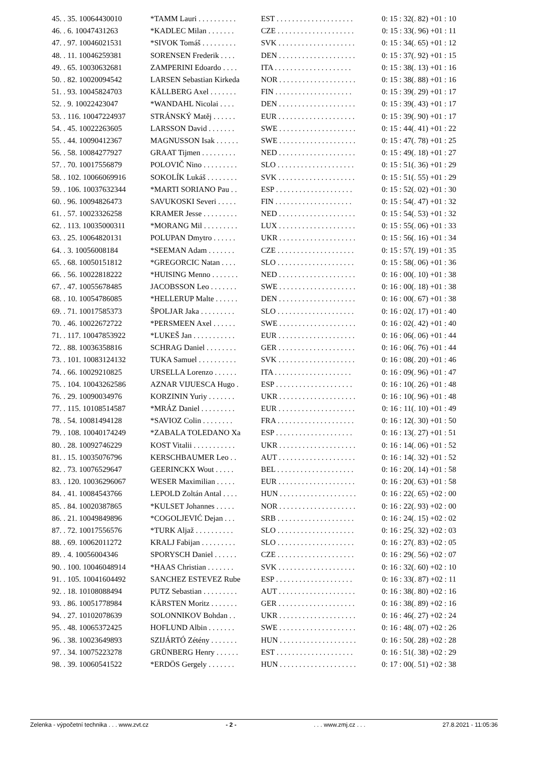| 45. . 35. 10064430010 | *TAMM Lauri . . . . . . . . . . | EST . . . . . . . . . . . . . . . . . . . . | 0: 15 : 32(. 82) +01 : 10 |
| 46. . 6. 10047431263 | *KADLEC Milan . . . . . . . | CZE . . . . . . . . . . . . . . . . . . . . | 0: 15 : 33(. 96) +01 : 11 |
| 47. . 97. 10046021531 | *SIVOK Tomáš . . . . . . . . . | SVK . . . . . . . . . . . . . . . . . . . . | 0: 15 : 34(. 65) +01 : 12 |
| 48. . 11. 10046259381 | SORENSEN Frederik . . . . | DEN . . . . . . . . . . . . . . . . . . . . | 0: 15 : 37(. 92) +01 : 15 |
| 49. . 65. 10030632681 | ZAMPERINI Edoardo . . . . | ITA . . . . . . . . . . . . . . . . . . . . | 0: 15 : 38(. 13) +01 : 16 |
| 50. . 82. 10020094542 | LARSEN Sebastian Kirkeda | NOR . . . . . . . . . . . . . . . . . . . . | 0: 15 : 38(. 88) +01 : 16 |
| 51. . 93. 10045824703 | KÄLLBERG Axel . . . . . . . | FIN . . . . . . . . . . . . . . . . . . . . | 0: 15 : 39(. 29) +01 : 17 |
| 52. . 9. 10022423047 | *WANDAHL Nicolai . . . . | DEN . . . . . . . . . . . . . . . . . . . . | 0: 15 : 39(. 43) +01 : 17 |
| 53. . 116. 10047224937 | STRÁNSKÝ Matěj . . . . . . | EUR . . . . . . . . . . . . . . . . . . . . | 0: 15 : 39(. 90) +01 : 17 |
| 54. . 45. 10022263605 | LARSSON David . . . . . . . | SWE . . . . . . . . . . . . . . . . . . . . | 0: 15 : 44(. 41) +01 : 22 |
| 55. . 44. 10090412367 | MAGNUSSON Isak . . . . . . | SWE . . . . . . . . . . . . . . . . . . . . | 0: 15 : 47(. 78) +01 : 25 |
| 56. . 58. 10084277927 | GRAAT Tijmen . . . . . . . . . | NED . . . . . . . . . . . . . . . . . . . . | 0: 15 : 49(. 18) +01 : 27 |
| 57. . 70. 10017556879 | POLOVIČ Nino . . . . . . . . . | SLO . . . . . . . . . . . . . . . . . . . . | 0: 15 : 51(. 36) +01 : 29 |
| 58. . 102. 10066069916 | SOKOLÍK Lukáš . . . . . . . . | SVK . . . . . . . . . . . . . . . . . . . . | 0: 15 : 51(. 55) +01 : 29 |
| 59. . 106. 10037632344 | *MARTI SORIANO Pau . . | ESP . . . . . . . . . . . . . . . . . . . . | 0: 15 : 52(. 02) +01 : 30 |
| 60. . 96. 10094826473 | SAVUKOSKI Severi . . . . . | FIN . . . . . . . . . . . . . . . . . . . . | 0: 15 : 54(. 47) +01 : 32 |
| 61. . 57. 10023326258 | KRAMER Jesse . . . . . . . . . | NED . . . . . . . . . . . . . . . . . . . . | 0: 15 : 54(. 53) +01 : 32 |
| 62. . 113. 10035000311 | *MORANG Mil . . . . . . . . . | LUX . . . . . . . . . . . . . . . . . . . . | 0: 15 : 55(. 06) +01 : 33 |
| 63. . 25. 10064820131 | POLUPAN Dmytro . . . . . . | UKR . . . . . . . . . . . . . . . . . . . . | 0: 15 : 56(. 16) +01 : 34 |
| 64. . 3. 10056008184 | *SEEMAN Adam . . . . . . . | CZE . . . . . . . . . . . . . . . . . . . . | 0: 15 : 57(. 19) +01 : 35 |
| 65. . 68. 10050151812 | *GREGORCIC Natan . . . . | SLO . . . . . . . . . . . . . . . . . . . . | 0: 15 : 58(. 06) +01 : 36 |
| 66. . 56. 10022818222 | *HUISING Menno . . . . . . . | NED . . . . . . . . . . . . . . . . . . . . | 0: 16 : 00(. 10) +01 : 38 |
| 67. . 47. 10055678485 | JACOBSSON Leo . . . . . . . | SWE . . . . . . . . . . . . . . . . . . . . | 0: 16 : 00(. 18) +01 : 38 |
| 68. . 10. 10054786085 | *HELLERUP Malte . . . . . . | DEN . . . . . . . . . . . . . . . . . . . . | 0: 16 : 00(. 67) +01 : 38 |
| 69. . 71. 10017585373 | ŠPOLJAR Jaka . . . . . . . . . | SLO . . . . . . . . . . . . . . . . . . . . | 0: 16 : 02(. 17) +01 : 40 |
| 70. . 46. 10022672722 | *PERSMEEN Axel . . . . . . | SWE . . . . . . . . . . . . . . . . . . . . | 0: 16 : 02(. 42) +01 : 40 |
| 71. . 117. 10047853922 | *LUKEŠ Jan . . . . . . . . . . . | EUR . . . . . . . . . . . . . . . . . . . . | 0: 16 : 06(. 06) +01 : 44 |
| 72. . 88. 10036358816 | SCHRAG Daniel . . . . . . . . | GER . . . . . . . . . . . . . . . . . . . . | 0: 16 : 06(. 76) +01 : 44 |
| 73. . 101. 10083124132 | TUKA Samuel . . . . . . . . . . | SVK . . . . . . . . . . . . . . . . . . . . | 0: 16 : 08(. 20) +01 : 46 |
| 74. . 66. 10029210825 | URSELLA Lorenzo . . . . . . | ITA . . . . . . . . . . . . . . . . . . . . | 0: 16 : 09(. 96) +01 : 47 |
| 75. . 104. 10043262586 | AZNAR VIJUESCA Hugo . | ESP . . . . . . . . . . . . . . . . . . . . | 0: 16 : 10(. 26) +01 : 48 |
| 76. . 29. 10090034976 | KORZININ Yuriy . . . . . . . | UKR . . . . . . . . . . . . . . . . . . . . | 0: 16 : 10(. 96) +01 : 48 |
| 77. . 115. 10108514587 | *MRÁZ Daniel . . . . . . . . . | EUR . . . . . . . . . . . . . . . . . . . . | 0: 16 : 11(. 10) +01 : 49 |
| 78. . 54. 10081494128 | *SAVIOZ Colin . . . . . . . . | FRA . . . . . . . . . . . . . . . . . . . . | 0: 16 : 12(. 30) +01 : 50 |
| 79. . 108. 10040174249 | *ZABALA TOLEDANO Xa | ESP . . . . . . . . . . . . . . . . . . . . | 0: 16 : 13(. 27) +01 : 51 |
| 80. . 28. 10092746229 | KOST Vitalii . . . . . . . . . . . | UKR . . . . . . . . . . . . . . . . . . . . | 0: 16 : 14(. 06) +01 : 52 |
| 81. . 15. 10035076796 | KERSCHBAUMER Leo . . | AUT . . . . . . . . . . . . . . . . . . . . | 0: 16 : 14(. 32) +01 : 52 |
| 82. . 73. 10076529647 | GEERINCKX Wout . . . . . | BEL . . . . . . . . . . . . . . . . . . . . | 0: 16 : 20(. 14) +01 : 58 |
| 83. . 120. 10036296067 | WESER Maximilian . . . . . | EUR . . . . . . . . . . . . . . . . . . . . | 0: 16 : 20(. 63) +01 : 58 |
| 84. . 41. 10084543766 | LEPOLD Zoltán Antal . . . . | HUN . . . . . . . . . . . . . . . . . . . . | 0: 16 : 22(. 65) +02 : 00 |
| 85. . 84. 10020387865 | *KULSET Johannes . . . . . | NOR . . . . . . . . . . . . . . . . . . . . | 0: 16 : 22(. 93) +02 : 00 |
| 86. . 21. 10049849896 | *COGOLJEVIĆ Dejan . . . | SRB . . . . . . . . . . . . . . . . . . . . | 0: 16 : 24(. 15) +02 : 02 |
| 87. . 72. 10017556576 | *TURK Aljaž . . . . . . . . . . | SLO . . . . . . . . . . . . . . . . . . . . | 0: 16 : 25(. 32) +02 : 03 |
| 88. . 69. 10062011272 | KRALJ Fabijan . . . . . . . . . | SLO . . . . . . . . . . . . . . . . . . . . | 0: 16 : 27(. 83) +02 : 05 |
| 89. . 4. 10056004346 | SPORYSCH Daniel . . . . . . | CZE . . . . . . . . . . . . . . . . . . . . | 0: 16 : 29(. 56) +02 : 07 |
| 90. . 100. 10046048914 | *HAAS Christian . . . . . . . | SVK . . . . . . . . . . . . . . . . . . . . | 0: 16 : 32(. 60) +02 : 10 |
| 91. . 105. 10041604492 | SANCHEZ ESTEVEZ Rube | ESP . . . . . . . . . . . . . . . . . . . . | 0: 16 : 33(. 87) +02 : 11 |
| 92. . 18. 10108088494 | PUTZ Sebastian . . . . . . . . . | AUT . . . . . . . . . . . . . . . . . . . . | 0: 16 : 38(. 80) +02 : 16 |
| 93. . 86. 10051778984 | KÄRSTEN Moritz . . . . . . . | GER . . . . . . . . . . . . . . . . . . . . | 0: 16 : 38(. 89) +02 : 16 |
| 94. . 27. 10102078639 | SOLONNIKOV Bohdan . . | UKR . . . . . . . . . . . . . . . . . . . . | 0: 16 : 46(. 27) +02 : 24 |
| 95. . 48. 10065372425 | HOFLUND Albin . . . . . . . | SWE . . . . . . . . . . . . . . . . . . . . | 0: 16 : 48(. 07) +02 : 26 |
| 96. . 38. 10023649893 | SZIJÁRTÓ Zétény . . . . . . . | HUN . . . . . . . . . . . . . . . . . . . . | 0: 16 : 50(. 28) +02 : 28 |
| 97. . 34. 10075223278 | GRÜNBERG Henry . . . . . . | EST . . . . . . . . . . . . . . . . . . . . | 0: 16 : 51(. 38) +02 : 29 |
| 98. . 39. 10060541522 | *ERDÖS Gergely . . . . . . . | HUN . . . . . . . . . . . . . . . . . . . . | 0: 17 : 00(. 51) +02 : 38 |
Zelenka - výpočetní technika . . . www.zvt.cz - 2 - . . . www.zmj.cz . . . 27.8.2021 - 11:05:36